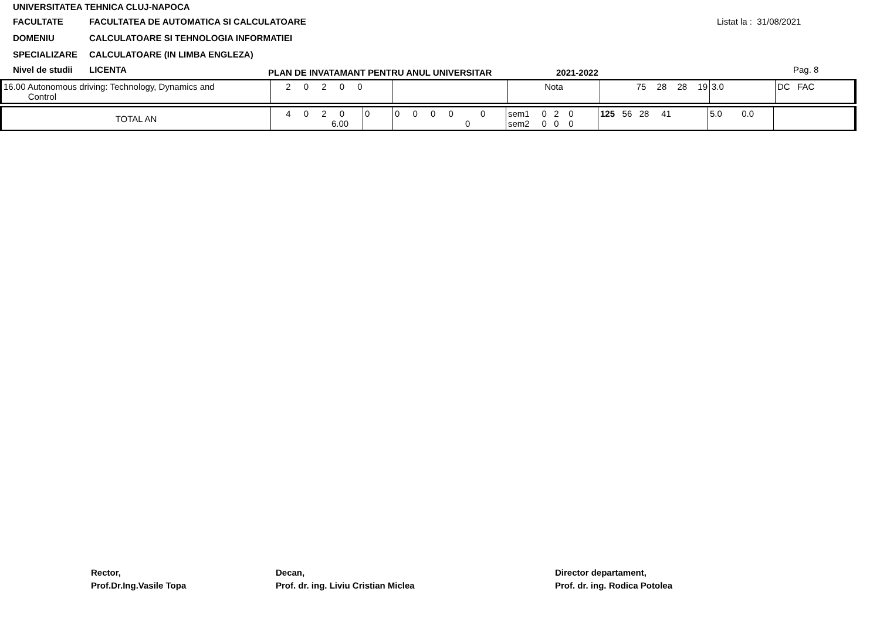UNIVERSITATEA TEHNICA CLUJ-NAPOCA
FACULTATE FACULTATEA DE AUTOMATICA SI CALCULATOARE
DOMENIU CALCULATOARE SI TEHNOLOGIA INFORMATIEI
SPECIALIZARE CALCULATOARE (IN LIMBA ENGLEZA)
Nivel de studii LICENTA
PLAN DE INVATAMANT PENTRU ANUL UNIVERSITAR
2021-2022
Listat la : 31/08/2021
Pag. 8
| 16.00 Autonomous driving: Technology, Dynamics and Control | 2 0 2 0 0 | | Nota | 75 28 28 19 | 3.0 | DC FAC |
| TOTAL AN | 4 0 2 0 6.00 | 0 | 0 0 0 0 0 | 0 | sem1 0 2 0 sem2 0 0 0 | 125 56 28 41 | 5.0 0.0 | |
Rector,
Prof.Dr.Ing.Vasile Topa
Decan,
Prof. dr. ing. Liviu Cristian Miclea
Director departament,
Prof. dr. ing. Rodica Potolea